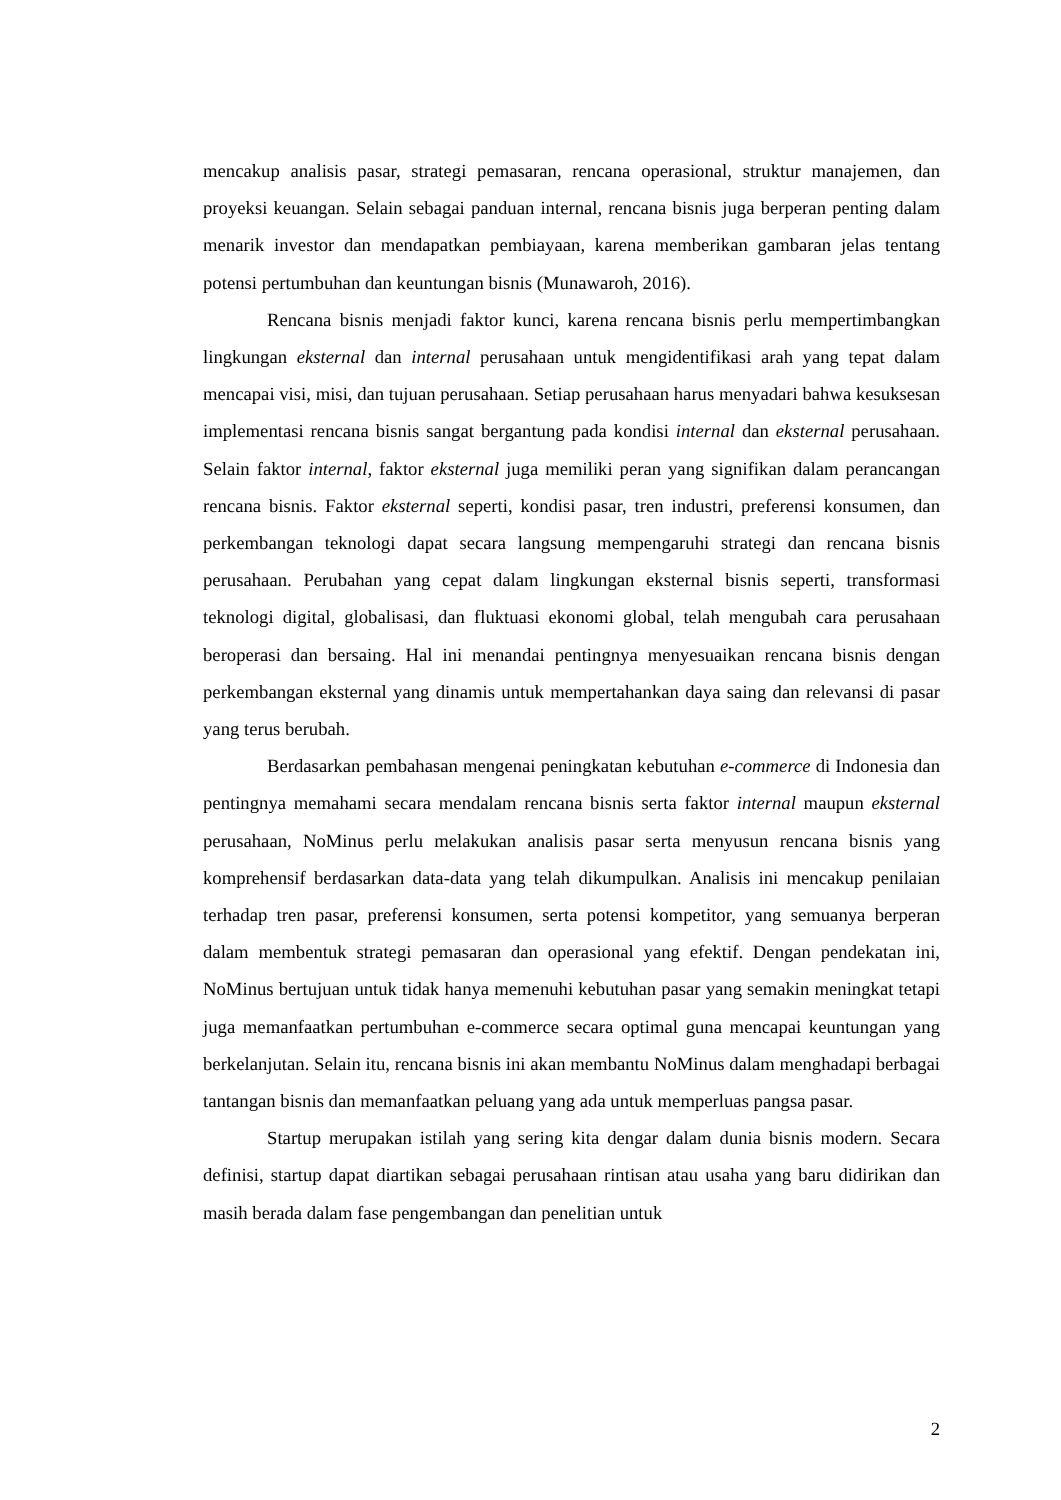mencakup analisis pasar, strategi pemasaran, rencana operasional, struktur manajemen, dan proyeksi keuangan. Selain sebagai panduan internal, rencana bisnis juga berperan penting dalam menarik investor dan mendapatkan pembiayaan, karena memberikan gambaran jelas tentang potensi pertumbuhan dan keuntungan bisnis (Munawaroh, 2016).
Rencana bisnis menjadi faktor kunci, karena rencana bisnis perlu mempertimbangkan lingkungan eksternal dan internal perusahaan untuk mengidentifikasi arah yang tepat dalam mencapai visi, misi, dan tujuan perusahaan. Setiap perusahaan harus menyadari bahwa kesuksesan implementasi rencana bisnis sangat bergantung pada kondisi internal dan eksternal perusahaan. Selain faktor internal, faktor eksternal juga memiliki peran yang signifikan dalam perancangan rencana bisnis. Faktor eksternal seperti, kondisi pasar, tren industri, preferensi konsumen, dan perkembangan teknologi dapat secara langsung mempengaruhi strategi dan rencana bisnis perusahaan. Perubahan yang cepat dalam lingkungan eksternal bisnis seperti, transformasi teknologi digital, globalisasi, dan fluktuasi ekonomi global, telah mengubah cara perusahaan beroperasi dan bersaing. Hal ini menandai pentingnya menyesuaikan rencana bisnis dengan perkembangan eksternal yang dinamis untuk mempertahankan daya saing dan relevansi di pasar yang terus berubah.
Berdasarkan pembahasan mengenai peningkatan kebutuhan e-commerce di Indonesia dan pentingnya memahami secara mendalam rencana bisnis serta faktor internal maupun eksternal perusahaan, NoMinus perlu melakukan analisis pasar serta menyusun rencana bisnis yang komprehensif berdasarkan data-data yang telah dikumpulkan. Analisis ini mencakup penilaian terhadap tren pasar, preferensi konsumen, serta potensi kompetitor, yang semuanya berperan dalam membentuk strategi pemasaran dan operasional yang efektif. Dengan pendekatan ini, NoMinus bertujuan untuk tidak hanya memenuhi kebutuhan pasar yang semakin meningkat tetapi juga memanfaatkan pertumbuhan e-commerce secara optimal guna mencapai keuntungan yang berkelanjutan. Selain itu, rencana bisnis ini akan membantu NoMinus dalam menghadapi berbagai tantangan bisnis dan memanfaatkan peluang yang ada untuk memperluas pangsa pasar.
Startup merupakan istilah yang sering kita dengar dalam dunia bisnis modern. Secara definisi, startup dapat diartikan sebagai perusahaan rintisan atau usaha yang baru didirikan dan masih berada dalam fase pengembangan dan penelitian untuk
2